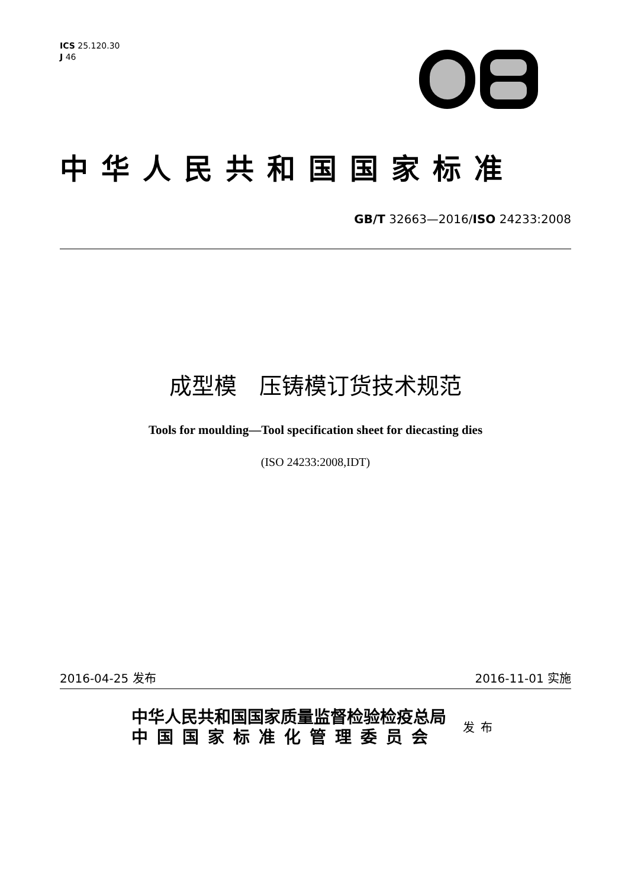ICS 25.120.30
J 46
中华人民共和国国家标准
GB/T 32663—2016/ISO 24233:2008
成型模　压铸模订货技术规范
Tools for moulding—Tool specification sheet for diecasting dies
(ISO 24233:2008,IDT)
2016-04-25 发布 2016-11-01 实施
中华人民共和国国家质量监督检验检疫总局
中国国家标准化管理委员会
发布